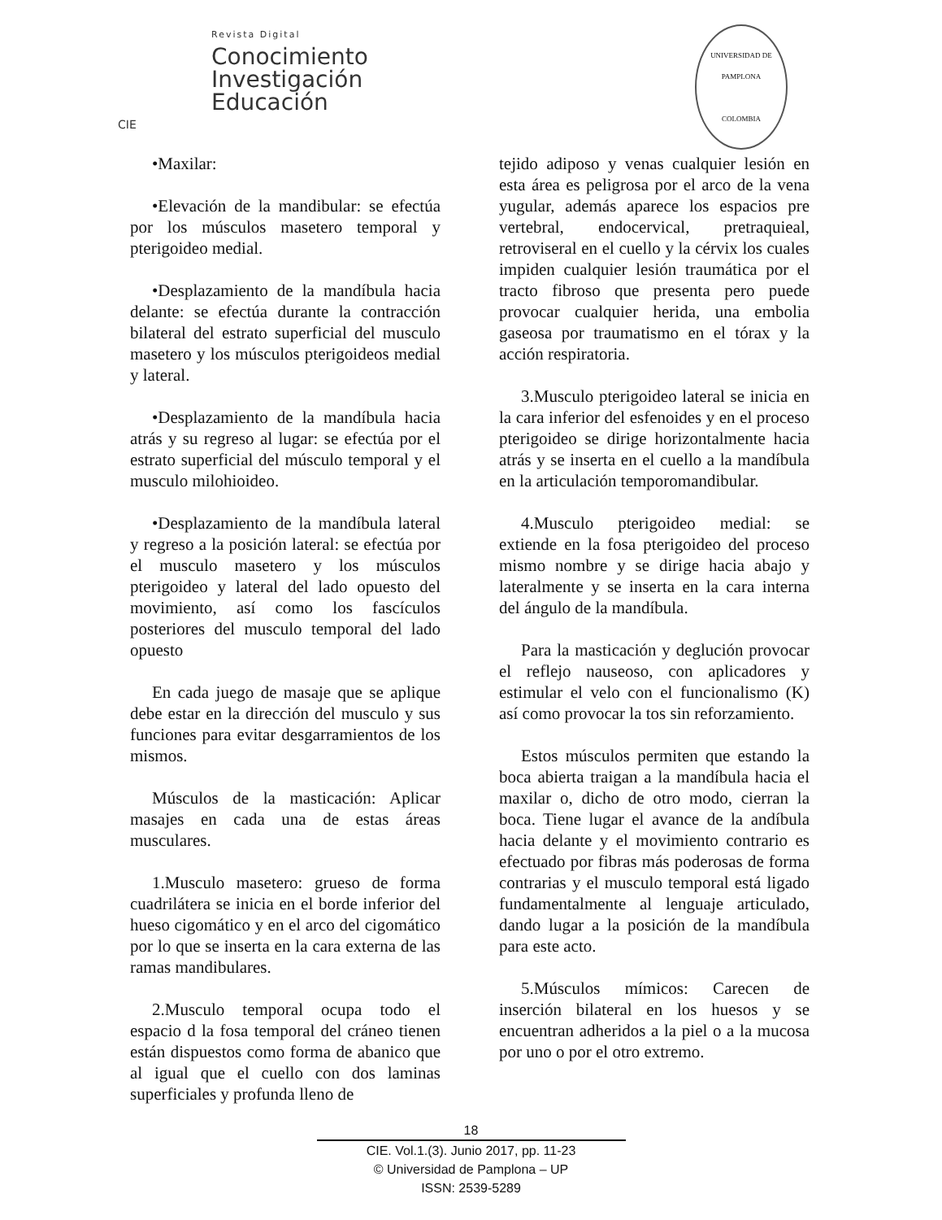Revista Digital
Conocimiento
Investigación
Educación
CIE
UNIVERSIDAD DE PAMPLONA
COLOMBIA
•Maxilar:
•Elevación de la mandibular: se efectúa por los músculos masetero temporal y pterigoideo medial.
•Desplazamiento de la mandíbula hacia delante: se efectúa durante la contracción bilateral del estrato superficial del musculo masetero y los músculos pterigoideos medial y lateral.
•Desplazamiento de la mandíbula hacia atrás y su regreso al lugar: se efectúa por el estrato superficial del músculo temporal y el musculo milohioideo.
•Desplazamiento de la mandíbula lateral y regreso a la posición lateral: se efectúa por el musculo masetero y los músculos pterigoideo y lateral del lado opuesto del movimiento, así como los fascículos posteriores del musculo temporal del lado opuesto
En cada juego de masaje que se aplique debe estar en la dirección del musculo y sus funciones para evitar desgarramientos de los mismos.
Músculos de la masticación: Aplicar masajes en cada una de estas áreas musculares.
1.Musculo masetero: grueso de forma cuadrilátera se inicia en el borde inferior del hueso cigomático y en el arco del cigomático por lo que se inserta en la cara externa de las ramas mandibulares.
2.Musculo temporal ocupa todo el espacio d la fosa temporal del cráneo tienen están dispuestos como forma de abanico que al igual que el cuello con dos laminas superficiales y profunda lleno de
tejido adiposo y venas cualquier lesión en esta área es peligrosa por el arco de la vena yugular, además aparece los espacios pre vertebral, endocervical, pretraquieal, retroviseral en el cuello y la cérvix los cuales impiden cualquier lesión traumática por el tracto fibroso que presenta pero puede provocar cualquier herida, una embolia gaseosa por traumatismo en el tórax y la acción respiratoria.
3.Musculo pterigoideo lateral se inicia en la cara inferior del esfenoides y en el proceso pterigoideo se dirige horizontalmente hacia atrás y se inserta en el cuello a la mandíbula en la articulación temporomandibular.
4.Musculo pterigoideo medial: se extiende en la fosa pterigoideo del proceso mismo nombre y se dirige hacia abajo y lateralmente y se inserta en la cara interna del ángulo de la mandíbula.
Para la masticación y deglución provocar el reflejo nauseoso, con aplicadores y estimular el velo con el funcionalismo (K) así como provocar la tos sin reforzamiento.
Estos músculos permiten que estando la boca abierta traigan a la mandíbula hacia el maxilar o, dicho de otro modo, cierran la boca. Tiene lugar el avance de la andíbula hacia delante y el movimiento contrario es efectuado por fibras más poderosas de forma contrarias y el musculo temporal está ligado fundamentalmente al lenguaje articulado, dando lugar a la posición de la mandíbula para este acto.
5.Músculos mímicos: Carecen de inserción bilateral en los huesos y se encuentran adheridos a la piel o a la mucosa por uno o por el otro extremo.
18
CIE. Vol.1.(3). Junio 2017, pp. 11-23
© Universidad de Pamplona – UP
ISSN: 2539-5289